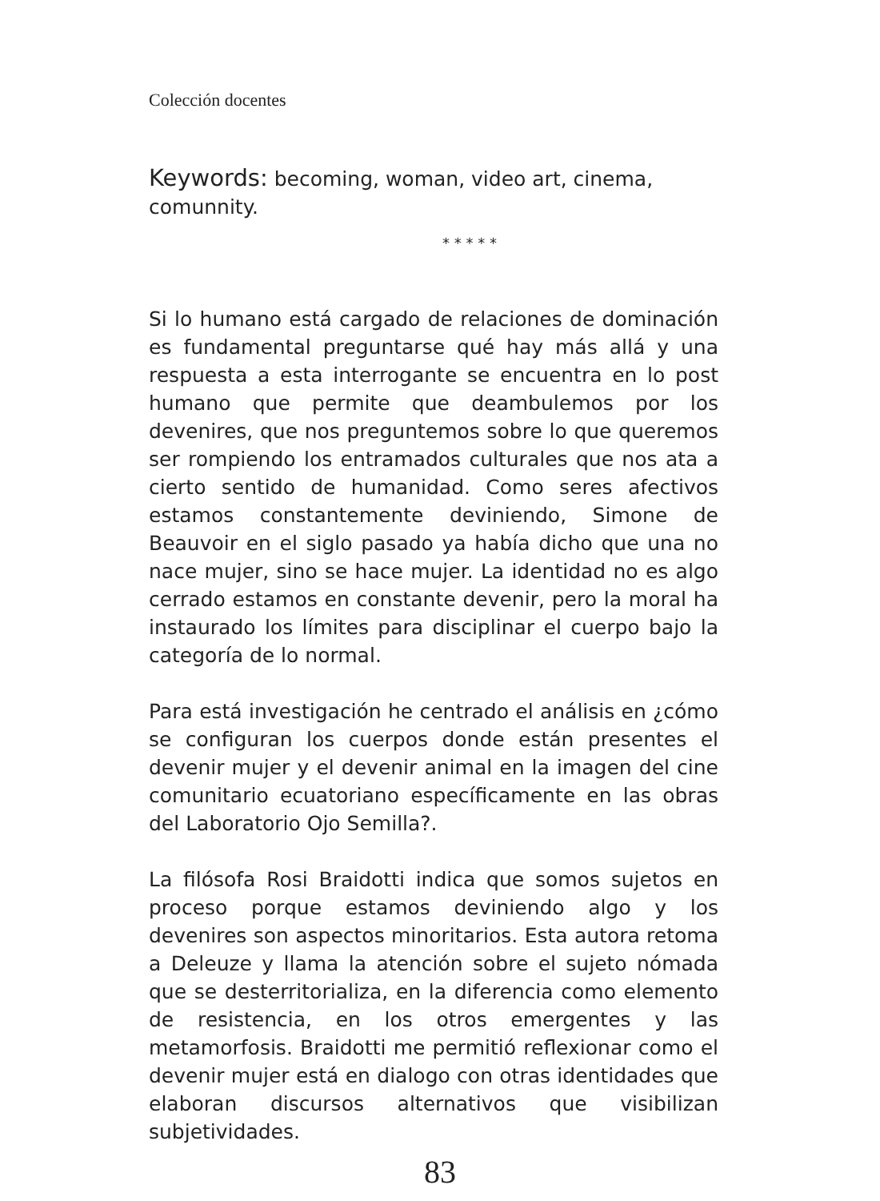Colección docentes
Keywords: becoming, woman, video art, cinema, comunnity.
* * * * *
Si lo humano está cargado de relaciones de dominación es fundamental preguntarse qué hay más allá y una respuesta a esta interrogante se encuentra en lo post humano que permite que deambulemos por los devenires, que nos preguntemos sobre lo que queremos ser rompiendo los entramados culturales que nos ata a cierto sentido de humanidad. Como seres afectivos estamos constantemente deviniendo, Simone de Beauvoir en el siglo pasado ya había dicho que una no nace mujer, sino se hace mujer. La identidad no es algo cerrado estamos en constante devenir, pero la moral ha instaurado los límites para disciplinar el cuerpo bajo la categoría de lo normal.
Para está investigación he centrado el análisis en ¿cómo se configuran los cuerpos donde están presentes el devenir mujer y el devenir animal en la imagen del cine comunitario ecuatoriano específicamente en las obras del Laboratorio Ojo Semilla?.
La filósofa Rosi Braidotti indica que somos sujetos en proceso porque estamos deviniendo algo y los devenires son aspectos minoritarios. Esta autora retoma a Deleuze y llama la atención sobre el sujeto nómada que se desterritorializa, en la diferencia como elemento de resistencia, en los otros emergentes y las metamorfosis. Braidotti me permitió reflexionar como el devenir mujer está en dialogo con otras identidades que elaboran discursos alternativos que visibilizan subjetividades.
83